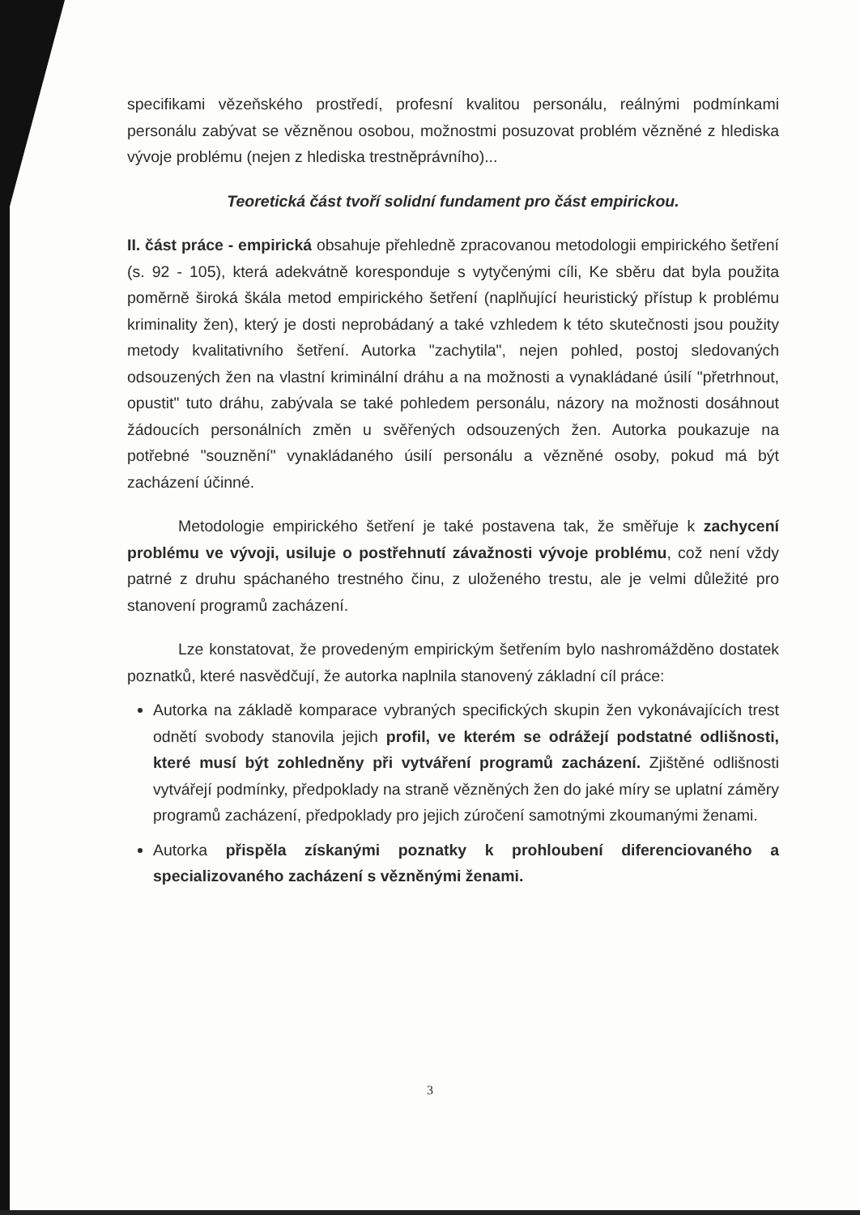specifikami vězeňského prostředí, profesní kvalitou personálu, reálnými podmínkami personálu zabývat se vězněnou osobou, možnostmi posuzovat problém vězněné z hlediska vývoje problému (nejen z hlediska trestněprávního)...
Teoretická část tvoří solidní fundament pro část empirickou.
II. část práce - empirická obsahuje přehledně zpracovanou metodologii empirického šetření (s. 92 - 105), která adekvátně koresponduje s vytyčenými cíli, Ke sběru dat byla použita poměrně široká škála metod empirického šetření (naplňující heuristický přístup k problému kriminality žen), který je dosti neprobádaný a také vzhledem k této skutečnosti jsou použity metody kvalitativního šetření. Autorka "zachytila", nejen pohled, postoj sledovaných odsouzených žen na vlastní kriminální dráhu a na možnosti a vynakládané úsilí "přetrhnout, opustit" tuto dráhu, zabývala se také pohledem personálu, názory na možnosti dosáhnout žádoucích personálních změn u svěřených odsouzených žen. Autorka poukazuje na potřebné "souznění" vynakládaného úsilí personálu a vězněné osoby, pokud má být zacházení účinné.
Metodologie empirického šetření je také postavena tak, že směřuje k zachycení problému ve vývoji, usiluje o postřehnutí závažnosti vývoje problému, což není vždy patrné z druhu spáchaného trestného činu, z uloženého trestu, ale je velmi důležité pro stanovení programů zacházení.
Lze konstatovat, že provedeným empirickým šetřením bylo nashromážděno dostatek poznatků, které nasvědčují, že autorka naplnila stanovený základní cíl práce:
Autorka na základě komparace vybraných specifických skupin žen vykonávajících trest odnětí svobody stanovila jejich profil, ve kterém se odrážejí podstatné odlišnosti, které musí být zohledněny při vytváření programů zacházení. Zjištěné odlišnosti vytvářejí podmínky, předpoklady na straně vězněných žen do jaké míry se uplatní záměry programů zacházení, předpoklady pro jejich zúročení samotnými zkoumanými ženami.
Autorka přispěla získanými poznatky k prohloubení diferenciovaného a specializovaného zacházení s vězněnými ženami.
3